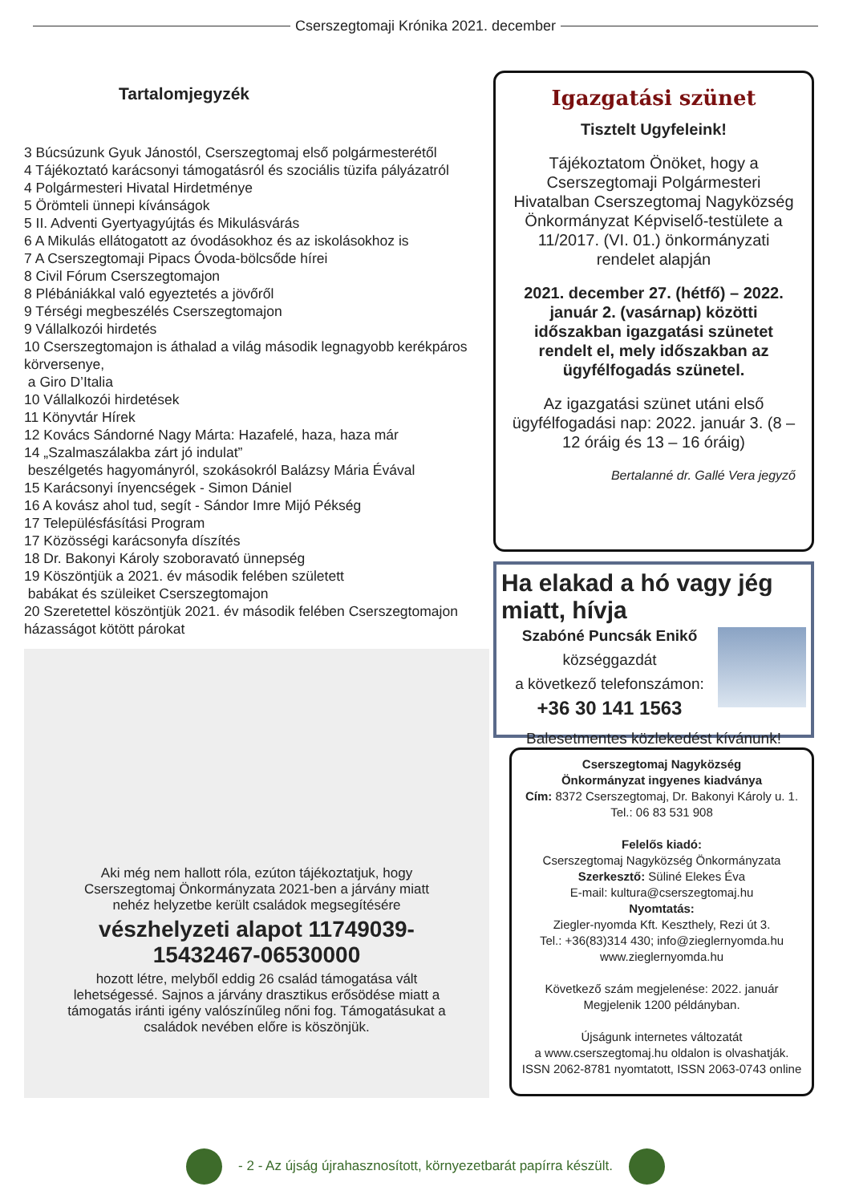Cserszegtomaji Krónika 2021. december
Tartalomjegyzék
3 Búcsúzunk Gyuk Jánostól, Cserszegtomaj első polgármesterétől
4 Tájékoztató karácsonyi támogatásról és szociális tüzifa pályázatról
4 Polgármesteri Hivatal Hirdetménye
5 Örömteli ünnepi kívánságok
5 II. Adventi Gyertyagyújtás és Mikulásvárás
6 A Mikulás ellátogatott az óvodásokhoz és az iskolásokhoz is
7 A Cserszegtomaji Pipacs Óvoda-bölcsőde hírei
8 Civil Fórum Cserszegtomajon
8 Plébániákkal való egyeztetés a jövőről
9 Térségi megbeszélés Cserszegtomajon
9 Vállalkozói hirdetés
10 Cserszegtomajon is áthalad a világ második legnagyobb kerékpáros körversenye,
a Giro D’Italia
10 Vállalkozói hirdetések
11 Könyvtár Hírek
12 Kovács Sándorné Nagy Márta: Hazafelé, haza, haza már
14 „Szalmaszálakba zárt jó indulat”
beszélgetés hagyományról, szokásokról Balázsy Mária Évával
15 Karácsonyi ínyencségek - Simon Dániel
16 A kovász ahol tud, segít - Sándor Imre Mijó Pékség
17 Településfásítási Program
17 Közösségi karácsonyfa díszítés
18 Dr. Bakonyi Károly szoboravató ünnepség
19 Köszöntjük a 2021. év második felében született
babákat és szüleiket Cserszegtomajon
20 Szeretettel köszöntjük 2021. év második felében Cserszegtomajon házasságot kötött párokat
Aki még nem hallott róla, ezúton tájékoztatjuk, hogy Cserszegtomaj Önkormányzata 2021-ben a járvány miatt nehéz helyzetbe került családok megsegítésére
vészhelyzeti alapot 11749039-15432467-06530000
hozott létre, melyből eddig 26 család támogatása vált lehetségessé. Sajnos a járvány drasztikus erősödése miatt a támogatás iránti igény valószínűleg nőni fog. Támogatásukat a családok nevében előre is köszönjük.
Igazgatási szünet
Tisztelt Ugyfeleink!
Tájékoztatom Önöket, hogy a Cserszegtomaji Polgármesteri Hivatalban Cserszegtomaj Nagyközség Önkormányzat Képviselő-testülete a 11/2017. (VI. 01.) önkormányzati rendelet alapján
2021. december 27. (hétfő) – 2022. január 2. (vasárnap) közötti időszakban igazgatási szünetet rendelt el, mely időszakban az ügyfélfogadás szünetel.
Az igazgatási szünet utáni első ügyfélfogadási nap: 2022. január 3. (8 – 12 óráig és 13 – 16 óráig)
Bertalanné dr. Gallé Vera jegyző
Ha elakad a hó vagy jég miatt, hívja
Szabóné Puncsák Enikő
községgazdát
a következő telefonszámon:
+36 30 141 1563
Balesetmentes közlekedést kívánunk!
Cserszegtomaj Nagyközség
Önkormányzat ingyenes kiadványa
Cím: 8372 Cserszegtomaj, Dr. Bakonyi Károly u. 1.
Tel.: 06 83 531 908
Felelős kiadó:
Cserszegtomaj Nagyközség Önkormányzata
Szerkesztő: Süliné Elekes Éva
E-mail: kultura@cserszegtomaj.hu
Nyomtatás:
Ziegler-nyomda Kft. Keszthely, Rezi út 3.
Tel.: +36(83)314 430; info@zieglernyomda.hu
www.zieglernyomda.hu
Következő szám megjelenése: 2022. január
Megjelenik 1200 példányban.
Újságunk internetes változatát
a www.cserszegtomaj.hu oldalon is olvashatják.
ISSN 2062-8781 nyomtatott, ISSN 2063-0743 online
- 2 - Az újság újrahasznosított, környezetbarát papírra készült.